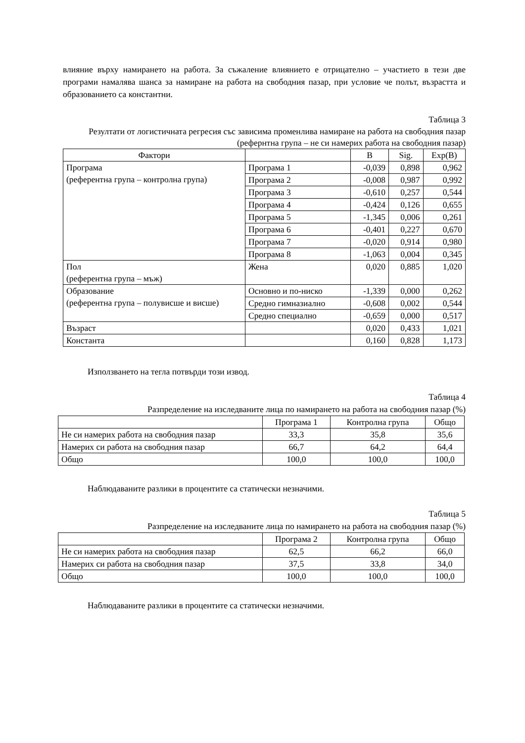влияние върху намирането на работа. За съжаление влиянието е отрицателно – участието в тези две програми намалява шанса за намиране на работа на свободния пазар, при условие че полът, възрастта и образованието са константни.
Таблица 3
Резултати от логистичната регресия със зависима променлива намиране на работа на свободния пазар (рефернтна група – не си намерих работа на свободния пазар)
| Фактори | | B | Sig. | Exp(B) |
| --- | --- | --- | --- | --- |
| Програма (референтна група – контролна група) | Програма 1 | -0,039 | 0,898 | 0,962 |
| | Програма 2 | -0,008 | 0,987 | 0,992 |
| | Програма 3 | -0,610 | 0,257 | 0,544 |
| | Програма 4 | -0,424 | 0,126 | 0,655 |
| | Програма 5 | -1,345 | 0,006 | 0,261 |
| | Програма 6 | -0,401 | 0,227 | 0,670 |
| | Програма 7 | -0,020 | 0,914 | 0,980 |
| | Програма 8 | -1,063 | 0,004 | 0,345 |
| Пол (референтна група – мъж) | Жена | 0,020 | 0,885 | 1,020 |
| Образование (референтна група – полувисше и висше) | Основно и по-ниско | -1,339 | 0,000 | 0,262 |
| | Средно гимназиално | -0,608 | 0,002 | 0,544 |
| | Средно специално | -0,659 | 0,000 | 0,517 |
| Възраст | | 0,020 | 0,433 | 1,021 |
| Константа | | 0,160 | 0,828 | 1,173 |
Използването на тегла потвърди този извод.
Таблица 4
Разпределение на изследваните лица по намирането на работа на свободния пазар (%)
| | Програма 1 | Контролна група | Общо |
| --- | --- | --- | --- |
| Не си намерих работа на свободния пазар | 33,3 | 35,8 | 35,6 |
| Намерих си работа на свободния пазар | 66,7 | 64,2 | 64,4 |
| Общо | 100,0 | 100,0 | 100,0 |
Наблюдаваните разлики в процентите са статически незначими.
Таблица 5
Разпределение на изследваните лица по намирането на работа на свободния пазар (%)
| | Програма 2 | Контролна група | Общо |
| --- | --- | --- | --- |
| Не си намерих работа на свободния пазар | 62,5 | 66,2 | 66,0 |
| Намерих си работа на свободния пазар | 37,5 | 33,8 | 34,0 |
| Общо | 100,0 | 100,0 | 100,0 |
Наблюдаваните разлики в процентите са статически незначими.